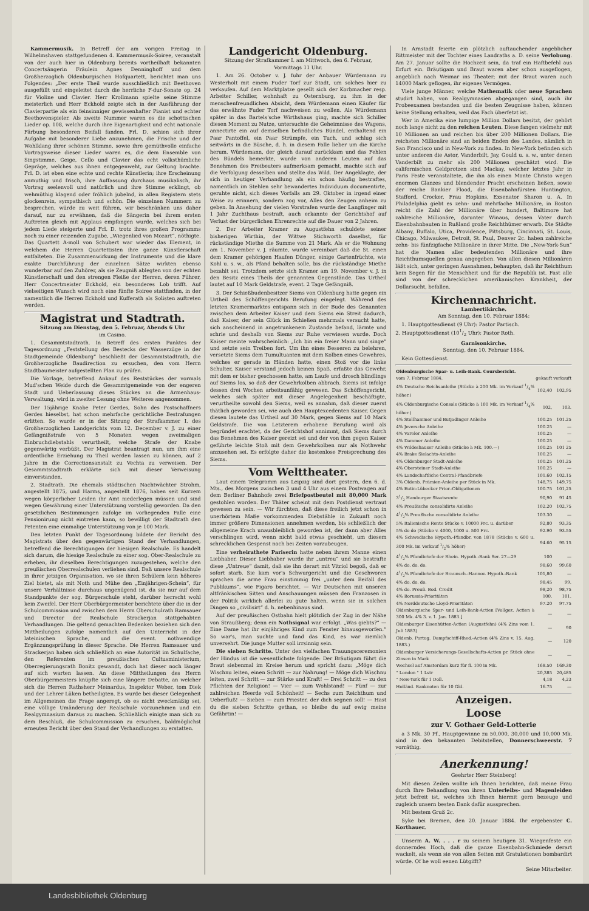Kammermusik. In Betreff der am vorigen Freitag in Wilhelmshaven stattgefundenen 4. Kammermusik-Soiree, veranstalt von der auch hier in Oldenburg bereits vortheilhaft bekannten Concertsängerin Fräulein Agnes Denninghoff und dem Großherzoglich Oldenburgischen Hofquartett, berichtet man uns Folgendes: „Der erste Theil wurde ausschließlich mit Beethoven ausgefüllt und eingeleitet durch die herrliche F-dur-Sonate op. 24 für Violine und Clavier. Herr Krollmann spielte seine Stimme meisterlich und Herr Eckhold zeigte sich in der Ausführung der Clavierpartie als ein feinsinniger gewissenhafter Pianist und echter Beethovenspieler. Als zweite Nummer waren es die schottischen Lieder op. 108, welche durch ihre Eigenartigkeit und echt nationale Färbung besonderen Beifall fanden. Frl. D. schien sich ihrer Aufgabe mit besonderer Liebe anzunehmen, die Frische und der Wohlklang ihrer schönen Stimme, sowie ihre gemüthvolle einfache Vortragsweise dieser Lieder waren es, die dem Ensemble von Singstimme, Geige, Cello und Clavier das echt volksthümliche Gepräge, welches aus ihnen entgegenweht, zur Geltung brachte. Frl. D. ist eben eine echte und rechte Künstlerin; ihre Erscheinung anmuthig und frisch, ihre Auffassung durchaus musikalisch, ihr Vortrag seelenvoll und natürlich und ihre Stimme erklingt, ob wehmüthig klagend oder fröhlich jubelnd, in allen Registern stets glockenrein, sympathisch und schön. Die einzelnen Nummern zu besprechen, würde zu weit führen, wir beschränken uns daher darauf, nur zu erwähnen, daß die Sängerin bei ihrem ersten Auftreten gleich mit Applaus empfangen wurde, welches sich bei jedem Liede steigerte und Frl. D. trotz ihres großen Programms noch zu einer reizenden Zugabe, „Wiegenlied von Mozart“, nöthigte. Das Quartett A-moll von Schubert war wieder das Element, in welchem die Herren Quartettisten ihre ganze Künstlerschaft entfalteten. Die Zusammenwirkung der Instrumente und die klare exakte Durchführung der einzelnen Sätze wirkten ebenso wunderbar auf den Zuhörer, als sie Zeugniß ablegten von der echten Künstlerschaft und den strengen Fleiße der Herren, deren Führer, Herr Concertmeister Eckhold, ein besonderes Lob trifft. Auf vielseitigen Wunsch wird noch eine fünfte Soiree stattfinden, in der namentlich die Herren Eckhold und Kufferath als Solisten auftreten werden.
Magistrat und Stadtrath.
Sitzung am Dienstag, den 5. Februar, Abends 6 Uhr
im Casino.
1. Gesammtstadtrath. In Betreff des ersten Punktes der Tagesordnung „Feststellung des Bestecks der Wasserzüge in der Stadtgemeinde Oldenburg“ beschließt der Gesammtstadtrath, die Großherzogliche Baudirection zu ersuchen, den vom Herrn Stadtbaumeister aufgestellten Plan zu prüfen.
Die Vorlage, betreffend Ankauf des Reststückes der vormals Mud'schen Weide durch die Gesammtgemeinde von der engeren Stadt und Ueberlassung dieses Stückes an die Armenhaus-Verwaltung, wird in zweiter Lesung ohne Weiteres angenommen.
Der 15jährige Knabe Peter Gerdes, Sohn des Postschaffners Gerdes hieselbst, hat schon mehrfache gerichtliche Bestrafungen erlitten. So wurde er in der Sitzung der Strafkammer I. des Großherzoglichen Landgerichts vom 12. December v. J. zu einer Gefängnißstrafe von 5 Monaten wegen zweimaligen Einbruchdiebstahls verurtheilt, welche Strafe der Knabe gegenwärtig verbüßt. Der Magistrat beantragt nun, um ihm eine ordentliche Erziehung zu Theil werden lassen zu können, auf 2 Jahre in die Correctionsanstalt zu Vechta zu verweisen. Der Gesammtstadtrath erklärte sich mit dieser Verweisung einverstanden.
2. Stadtrath. Die ehemals städtischen Nachtwächter Strohm, angestellt 1875, und Harms, angestellt 1876, haben seit Kurzem wegen körperlicher Leiden ihr Amt niederlegen müssen und sind wegen Gewährung einer Unterstützung vorstellig geworden. Da den gesetzlichen Bestimmungen zufolge im vorliegenden Falle eine Pensionirung nicht eintreten kann, so bewilligt der Stadtrath den Petenten eine einmalige Unterstützung von je 100 Mark.
Den letzten Punkt der Tagesordnung bildete der Bericht des Magistrats über den gegenwärtigen Stand der Verhandlungen, betreffend die Berechtigungen der hiesigen Realschule. Es handelt sich darum, die hiesige Realschule zu einer sog. Ober-Realschule zu erheben, ihr dieselben Berechtigungen zuzugestehen, welche den preußischen Oberrealschulen verliehen sind. Daß unsere Realschule in ihrer jetzigen Organisation, wo sie ihren Schülern kein höheres Ziel bietet, als mit Noth und Mühe den „Einjährigen-Schein“, für unsere Verhältnisse durchaus ungenügend ist, da sie nur auf dem Standpunkte der sog. Bürgerschule steht, darüber herrscht wohl kein Zweifel. Der Herr Oberbürgermeister berichtete über die in der Schulcommission und zwischen dem Herrn Oberschulrath Ramsauer und Director der Realschule Strackerjan stattgehabten Verhandlungen. Die geltend gemachten Bedenken beziehen sich den Mittheilungen zufolge namentlich auf den Unterricht in der lateinischen Sprache, und die event. nothwendige Ergänzungsprüfung in dieser Sprache. Die Herren Ramsauer und Strackerjan haben sich schließlich an eine Autorität im Schulfache, den Referenten im preußischen Cultusministerium, Oberregierungsrath Bonitz gewandt, doch hat dieser noch länger auf sich warten lassen. An diese Mittheilungen des Herrn Oberbürgermeisters knüpfte sich eine längere Debatte, an welcher sich die Herren Rathsherr Meinardus, Inspektor Weber, tom Diek und der Lehrer Lüken betheiligten. Es wurde bei dieser Gelegenheit im Allgemeinen die Frage angeregt, ob es nicht zweckmäßig sei, eine völlige Umänderung der Realschule vorzunehmen und ein Realgymnasium daraus zu machen. Schließlich einigte man sich zu dem Beschluß, die Schulcommission zu ersuchen, baldmöglichst erneuten Bericht über den Stand der Verhandlungen zu erstatten.
Landgericht Oldenburg.
Sitzung der Strafkammer I. am Mittwoch, den 6. Februar, Vormittags 11 Uhr.
1. Am 26. October v. J. fuhr der Anbauer Würdemann zu Westerholt mit einem Fuder Torf zur Stadt, um solches hier zu verkaufen. Auf dem Marktplatze gesellt sich der Korbmacher resp. Arbeiter Schiller, wohnhaft zu Osternburg, zu ihm in der menschenfreundlichen Absicht, dem Würdemann einen Käufer für das erwähnte Fuder Torf nachweisen zu wollen. Als Würdemann später in das Bartels'sche Wirthshaus ging, machte sich Schiller diesen Moment zu Nutze, untersuchte die Geheimnisse des Wagens, annectirte ein auf demselben befindliches Bündel, enthaltend ein Paar Pantoffel, ein Paar Strümpfe, ein Tuch, und schlug sich seitwärts in die Büsche, d. h. in diesem Falle lieber um die Kirche herum. Würdemann, der gleich darauf zurückkam und das Fehlen des Bündels bemerkte, wurde von anderen Leuten auf das Benehmen des Freibeuters aufmerksam gemacht, machte sich auf die Verfolgung desselben und stellte das Wild. Der Angeklagte, der sich in heutiger Verhandlung als ein schon häufig bestraftes, namentlich im Stehlen sehr bewandertes Individuum documentirte, geruhte nicht, sich dieses Vorfalls am 29. Oktober in irgend einer Weise zu erinnern, sondern zog vor, Alles den Zeugen anheim zu geben. In Ansehung der vielen Vorstrafen wurde der Langfinger mit 1 Jahr Zuchthaus bestraft, auch erkannte der Gerichtshof auf Verlust der bürgerlichen Ehrenrechte auf die Dauer von 2 Jahren.
2. Der Arbeiter Kramer zu Augustfehn schuldete seiner bisherigen Wirthin, der Wittwe Stichworth daselbst, für rückständige Miethe die Summe von 21 Mark. Als er die Wohnung am 1. November v. J. räumte, wurde vereinbart daß die St. einen dem Kramer gehörigen Haufen Dünger, einige Gartenfrüchte, wie Kohl u. s. w., als Pfand behalten solle, bis die rückständige Miethe bezahlt sei. Trotzdem setzte sich Kramer am 19. November v. J. in den Besitz eines Theils der genannten Gegenstände. Das Urtheil lautet auf 10 Mark Geldstrafe, event. 2 Tage Gefängniß.
3. Der Schießbudenbesitzer Siems von Oldenburg hatte gegen ein Urtheil des Schöffengerichts Berufung eingelegt. Während des letzten Kramermarktes entspann sich in der Bude des Genannten zwischen dem Arbeiter Kaiser und dem Siems ein Streit dadurch, daß Kaiser, der sein Glück im Schießen mehrmals versucht hatte, sich anscheinend in angetrunkenem Zustande befand, lärmte und schrie und deshalb von Siems zur Ruhe verwiesen wurde. Doch Kaiser meinte wahrscheinlich: „Ich bin ein freier Mann und singe“ und setzte sein Treiben fort. Um ihn eines Besseren zu belehren, versetzte Siems dem Tumultuanten mit dem Kolben eines Gewehres, welches er gerade in Händen hatte, einen Stoß vor die linke Schulter, Kaiser verstand jedoch keinen Spaß, erfaßte das Gewehr, mit dem er bisher geschossen hatte, am Laufe und drosch blindlings auf Siems los, so daß der Gewehrkolben abbrach. Siems ist infolge dessen drei Wochen arbeitsunfähig gewesen. Das Schöffengericht, welches sich später mit dieser Angelegenheit beschäftigte, verurtheilte sowohl den Siems, weil es annahm, daß dieser zuerst thätlich geworden sei, wie auch den Hauptexcedenten Kaiser. Gegen diesen lautete das Urtheil auf 30 Mark, gegen Siems auf 10 Mark Geldstrafe. Die von Letzterem erhobene Berufung wird als begründet erachtet, da der Gerichtshof annimmt, daß Siems durch das Benehmen des Kaiser gereizt sei und der von ihm gegen Kaiser geführte leichte Stoß mit dem Gewehrkolben nur als Nothwehr anzusehen sei. Es erfolgte daher die kostenlose Freisprechung des Siems.
Vom Welttheater.
Laut einem Telegramm aus Leipzig sind dort gestern, den 6. d. Mts., des Morgens zwischen 3 und 4 Uhr aus einem Postwagen auf dem Berliner Bahnhofe zwei Briefpostbeutel mit 80,000 Mark gestohlen worden. Der Thäter scheint mit dem Postdienst vertraut gewesen zu sein. — Wir fürchten, daß diese freilich jetzt schon in unerhörtem Maße vorkommenden Diebstähle in Zukunft noch immer größere Dimensionen annehmen werden, bis schließlich der allgemeine Krach unausbleiblich geworden ist, der dann aber Alles verschlingen wird, wenn nicht bald etwas geschieht, um diesem schrecklichen Gespenst noch bei Zeiten vorzubeugen.
Eine verheirathete Pariserin hatte neben ihrem Manne einen Liebhaber. Dieser Liebhaber wurde ihr „untreu“ und sie bestrafte diese „Untreue“ damit, daß sie ihn derart mit Vitriol begoß, daß er sofort starb. Sie kam vor's Schwurgericht und die Geschworen sprachen die arme Frau einstimmig frei „unter dem Beifall des Publikums“, wie Figaro berichtet. — Wir Deutschen mit unseren altfränkischen Sitten und Anschauungen müssen den Franzosen in der Politik wirklich allerlei zu gute halten, wenn sie in solchen Dingen so „civilisirt“ d. h. nebenhinaus sind.
Auf der preußischen Ostbahn hielt plötzlich der Zug in der Nähe von Straußberg; denn ein Nothsignal war erfolgt. „Was giebts?“ — Eine Dame hat ihr einjähriges Kind zum Fenster hinausgeworfen.“ So war's, man suchte und fand das Kind, es war ziemlich unversehrt. Die junge Mutter soll irrsinnig sein.
Die sieben Schritte. Unter den vielfachen Trauungsceremonien der Hindus ist die wesentlichste folgende: Der Bräutigam führt die Braut siebenmal im Kreise herum und spricht dazu: „Möge dich Wischnu leiten, einen Schritt — zur Nahrung! — Möge dich Wischnu leiten, zwei Schritt — zur Stärke und Kraft! — Drei Schritt — zu den Pflichten der Religion! — Vier — zum Wohlstand! — Fünf — zur zahlreichen Heerde voll Schönheit! — Sechs zum Reichthum und Ueberfluß! — Sieben — zum Priester, der dich segnen soll! — Hast du die sieben Schritte gethan, so bleibe du auf ewig meine Gefährtin! —
In Arnstadt feierte ein plötzlich auftauchender angeblicher Rittmeister mit der Tochter eines Landraths a. D. seine Verlobung. Am 27. Januar sollte die Hochzeit sein, da traf ein Haftbefehl aus Erfurt ein. Bräutigam und Braut waren aber schon ausgeflogen, angeblich nach Weimar ins Theater; mit der Braut waren auch 14000 Mark geflogen, ihr eigenes Vermögen.
Viele junge Männer, welche Mathematik oder neue Sprachen studirt haben, von Realgymnasien abgegangen sind, auch ihr Probeexamen bestanden und die besten Zeugnisse haben, können keine Stellung erhalten, weil das Fach überfetzt ist.
Wer in Amerika eine lumpige Million Dollars besitzt, der gehört noch lange nicht zu den reichen Leuten. Diese fangen vielmehr mit 10 Millionen an und reichen bis über 200 Millionen Dollars. Die reichsten Millionäre sind an beiden Enden des Landes, nämlich in San Francisco und in New-York zu finden. In New-York befinden sich unter anderen die Astor, Vanderbilt, Jay, Gould u. s. w., unter denen Vanderbilt zu mehr als 200 Millionen geschätzt wird. Die californischen Geldprotzen sind Mackay, welcher letztes Jahr in Paris Feste veranstaltete, die ihn als einen Monte Christo wegen enormen Glanzes und blendender Pracht erscheinen ließen, sowie der reiche Bankier Flood, die Eisenbahnfürsten Huntington, Stafford, Crocker, Frau Hopkins, Exsenator Sharon u. A. In Philadelphia giebt es zehn- und mehrfache Millionäre, in Boston reicht die Zahl der Millionäre über hundert, Baltimore hat zahlreiche Millionäre, darunter Winaus, dessen Vater durch Eisenbahnbauten in Rußland große Reichthümer erwarb. Die Städte Albany, Buffalo, Utica, Providence, Pittsburg, Cincinnati, St. Louis, Chicago, Milwaukee, Detroit, St. Paul, Denver 2c. haben zahlreiche zehn- bis fünfzigfache Millionäre in ihrer Mitte. Die „New-York-Sun“ hat die Namen aller bedeutenden Millionäre und ihre Reichthumsquellen genau angegeben. Von allen diesen Millionären läßt sich, unter geringen Ausnahmen, behaupten, daß ihr Reichthum kein Segen für die Menschheit und für die Republik ist. Fast alle sind von der schrecklichen amerikanischen Krankheit, der Dollarsucht, befallen.
Kirchennachricht.
Lambertikirche.
Am Sonntag, den 10. Februar 1884:
1. Hauptgottesdienst (9 Uhr): Pastor Partisch.
2. Hauptgottesdienst (101/2 Uhr): Pastor Roth.
Garnisonkirche.
Sonntag, den 10. Februar 1884.
Kein Gottesdienst.
| Oldenburgische Spar- u. Leih-Bank. Coursbericht. | | |
| --- | --- | --- |
| vom 7. Februar 1884. | gekauft | verkauft |
| 4% Deutsche Reichsanleihe (Stücke à 200 Mk. im Verkauf 1/4% höher.) | 102,40 | 102,95 |
| 4% Oldenburgische Consols (Stücke à 100 Mk. im Verkauf 1/4% höher.) | 102, | 103. |
| 4% Stollhammer und Butjadinger Anleihe | 100.25 | 101.25 |
| 4% Jeversche Anleihe | 100.25 | — |
| 4% Vareler Anleihe | 100.25 | — |
| 4% Dammer Anleihe | 100.25 | — |
| 4% Wildeshauser Anleihe (Stücke à Mk. 100.—) | 100.25 | 101 25 |
| 4% Brake Sielachts-Anleihe | 100.25 | — |
| 4% Oldenburger Stadt-Anleihe | 100.25 | 101.25 |
| 4% Obersteiner Stadt-Anleihe | 100.25 | — |
| 4% Landschaftliche Central-Pfandbriefe | 101.60 | 102.15 |
| 3% Oldenb. Prämien-Anleihe per Stück in Mk. | 148,75 | 149,75 |
| 4% Eutin-Lübecker Prior.-Obligationen | 100.75 | 101,25 |
| 31/2 Hamburger Staatsrente | 90,90 | 91 45 |
| 4% Preußische consolidirte Anleihe | 102.20 | 102,75 |
| 41/2% Preußische consolidirte Anleihe | 103.30 | — |
| 5% Italienische Rente Stücke v. 10000 Frc. u. darüber | 92,80 | 93,35 |
| 5% do do (Stücke v. 4000, 1000 u. 500 Frc. | 92.90 | 93.55 |
| 4% Schwedische Hypoth.-Pfandbr. von 1878 (Stücke v. 600 u. 300 Mk. im Verkauf 1/2% höher) | 94.60 | 95 15 |
| 41/2% Pfandbriefe der Rhein. Hypoth.-Bank Ser. 27—29 | 100 | — |
| 4% do. do. do. | 98,60 | 99.60 |
| 41/2% Pfandbriefe der Braunsch.-Hannov. Hypoth.-Bank | 101,80 | — |
| 4% do. do. do. | 98,45 | 99. |
| 4% do. Preuß. Bod. Credit | 98,20 | 98,75 |
| 4% Borussia-Prioritäten | 100. | 101. |
| 4% Norddeutsche Lloyd-Prioritäten | 97.20 | 97.75 |
| Oldenburgische Spar- und Leih-Bank-Actien [Vollgez. Actien à 300 Mk. 4% 3. v. 1. Jan. 1883.] | — | — |
| Oldenburger Eisenhütten-Actien (Augustfehn) (4% Zins vom 1. Juli 1883) | — | 90 |
| Oldenb. Portug. Dampfschiff-Rhed.-Actien (4% Zins v. 15. Aug. 1883.) | — | 120 |
| Oldenburger Versicherungs-Gesellschafts-Actien pr. Stück ohne Zinsen in Mark | — | — |
| Wechsel auf Amsterdam kurz für fl. 100 in Mk. | 168.50 | 169.30 |
| " London " 1 Lstr | 20,385 | 20,485 |
| " New-York für 1 Doll. | 4,18 | 4,23 |
| Holländ. Banknoten für 10 Gld. | 16.75 | — |
Anzeigen.
Loose
zur V. Gothaer Geld-Lotterie
a 3 Mk. 30 Pf., Hauptgewinne zu 50,000, 30,000 und 10,000 Mk. sind in den bekannten Debitstellen, Donnerschweerstr. 7 vorräthig.
Anerkennung!
Geehrter Herr Steinberg!
Mit diesen Zeilen wollte ich Ihnen berichten, daß meine Frau durch Ihre Behandlung von ihren Unterleibs- und Magenleiden jetzt befreit ist, welches ich Ihnen hiermit gern bezeuge und zugleich unsern besten Dank dafür aussprechen.
Mit bestem Gruß 2c.
Syke bei Bremen, den 20. Januar 1884. Ihr ergebenster C. Korthauer.
Unserm A. W. . . . r zu seinem heutigen 31. Wiegenfeste ein donnerndes Hoch, daß die ganze Eisenbahn-Schmiede derart wackelt, als wenn sie von allen Seiten mit Gratulationen bombardirt würde. Of he woll eenen Lütgifft?
Seine Mitarbeiter.
Landesbibliothek Oldenburg